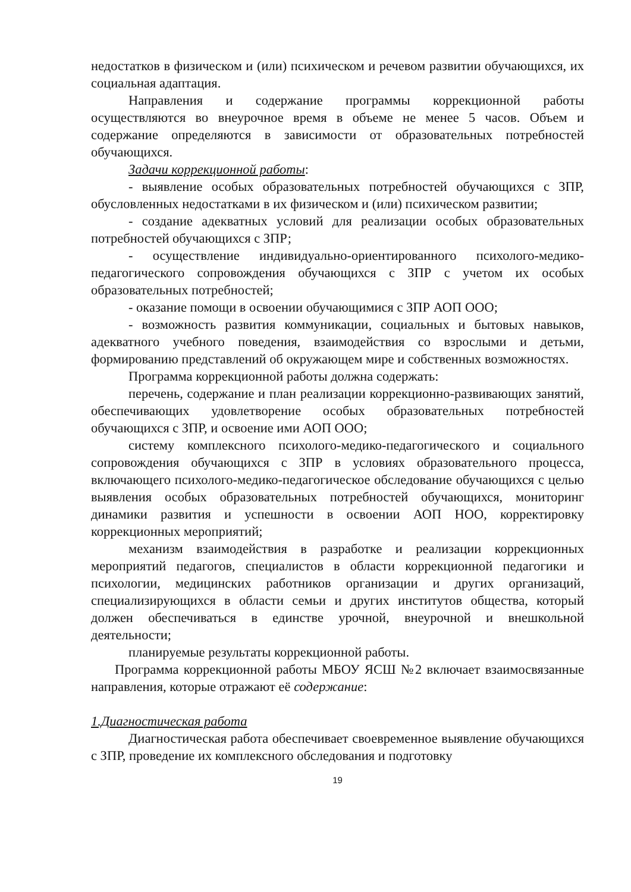недостатков в физическом и (или) психическом и речевом развитии обучающихся, их социальная адаптация.
Направления и содержание программы коррекционной работы осуществляются во внеурочное время в объеме не менее 5 часов. Объем и содержание определяются в зависимости от образовательных потребностей обучающихся.
Задачи коррекционной работы:
- выявление особых образовательных потребностей обучающихся с ЗПР, обусловленных недостатками в их физическом и (или) психическом развитии;
- создание адекватных условий для реализации особых образовательных потребностей обучающихся с ЗПР;
- осуществление индивидуально-ориентированного психолого-медико-педагогического сопровождения обучающихся с ЗПР с учетом их особых образовательных потребностей;
- оказание помощи в освоении обучающимися с ЗПР АОП ООО;
- возможность развития коммуникации, социальных и бытовых навыков, адекватного учебного поведения, взаимодействия со взрослыми и детьми, формированию представлений об окружающем мире и собственных возможностях.
Программа коррекционной работы должна содержать:
перечень, содержание и план реализации коррекционно-развивающих занятий, обеспечивающих удовлетворение особых образовательных потребностей обучающихся с ЗПР, и освоение ими АОП ООО;
систему комплексного психолого-медико-педагогического и социального сопровождения обучающихся с ЗПР в условиях образовательного процесса, включающего психолого-медико-педагогическое обследование обучающихся с целью выявления особых образовательных потребностей обучающихся, мониторинг динамики развития и успешности в освоении АОП НОО, корректировку коррекционных мероприятий;
механизм взаимодействия в разработке и реализации коррекционных мероприятий педагогов, специалистов в области коррекционной педагогики и психологии, медицинских работников организации и других организаций, специализирующихся в области семьи и других институтов общества, который должен обеспечиваться в единстве урочной, внеурочной и внешкольной деятельности;
планируемые результаты коррекционной работы.
Программа коррекционной работы МБОУ ЯСШ №2 включает взаимосвязанные направления, которые отражают её содержание:
1.Диагностическая работа
Диагностическая работа обеспечивает своевременное выявление обучающихся с ЗПР, проведение их комплексного обследования и подготовку
19